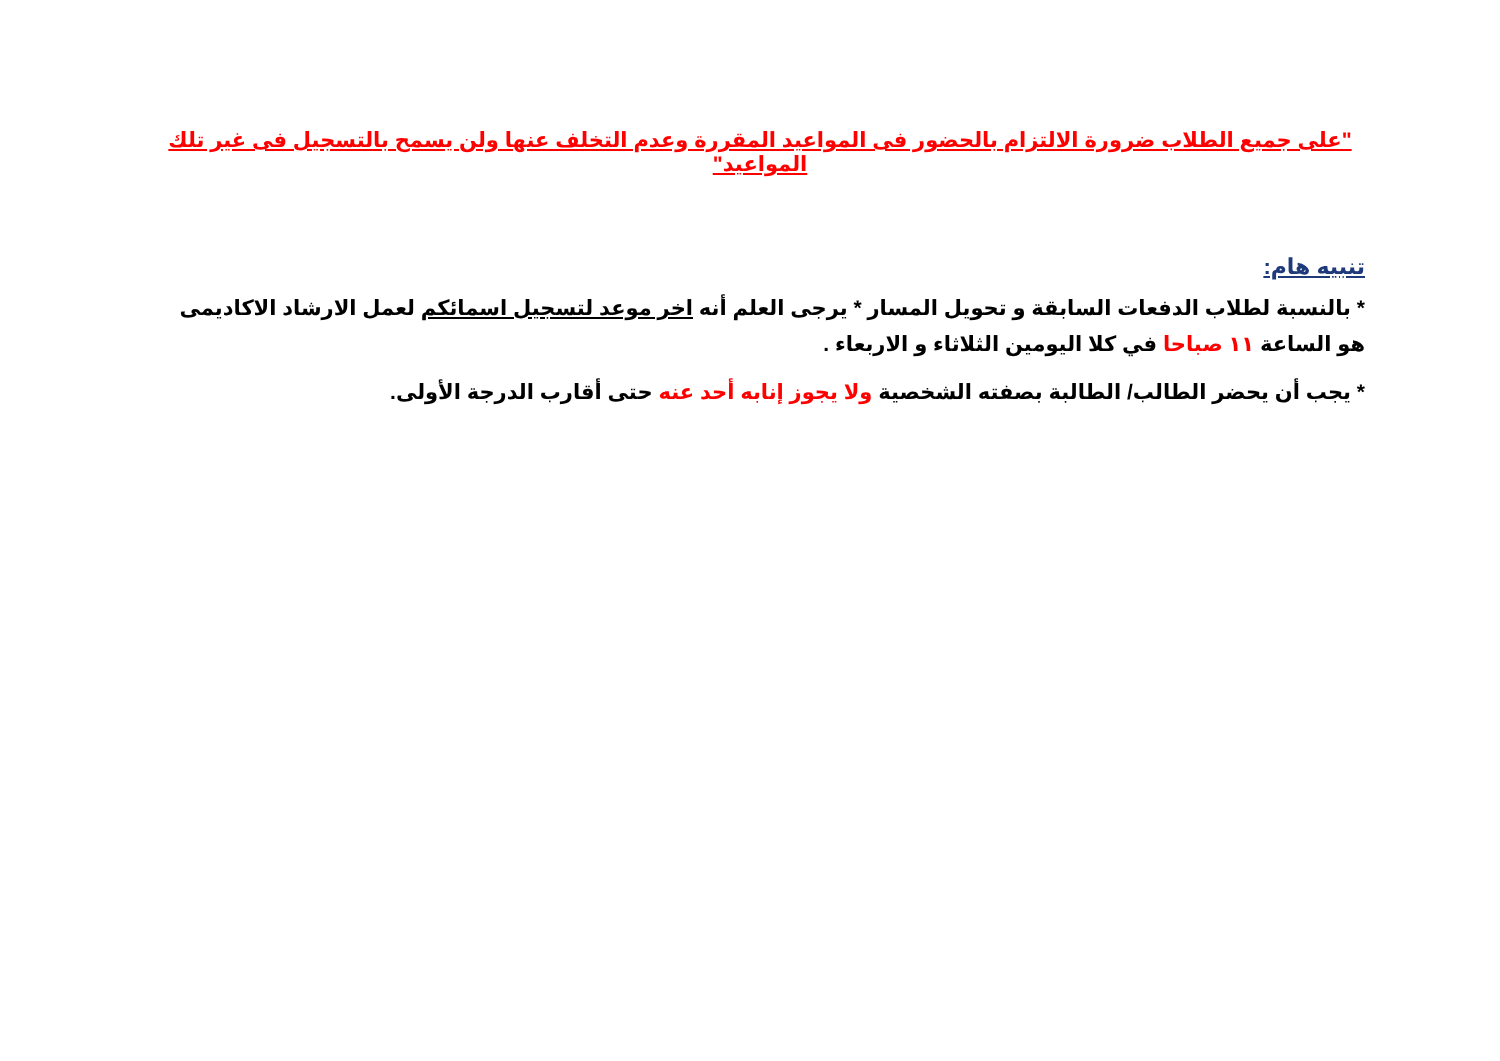"على جميع الطلاب ضرورة الالتزام بالحضور فى المواعيد المقررة وعدم التخلف عنها ولن يسمح بالتسجيل فى غير تلك المواعيد"
تنبيه هام:
* بالنسبة لطلاب الدفعات السابقة و تحويل المسار * يرجى العلم أنه اخر موعد لتسجيل اسمائكم لعمل الارشاد الاكاديمى هو الساعة ١١ صباحا في كلا اليومين الثلاثاء و الاربعاء .
* يجب أن يحضر الطالب/ الطالبة بصفته الشخصية ولا يجوز إنابه أحد عنه حتى أقارب الدرجة الأولى.